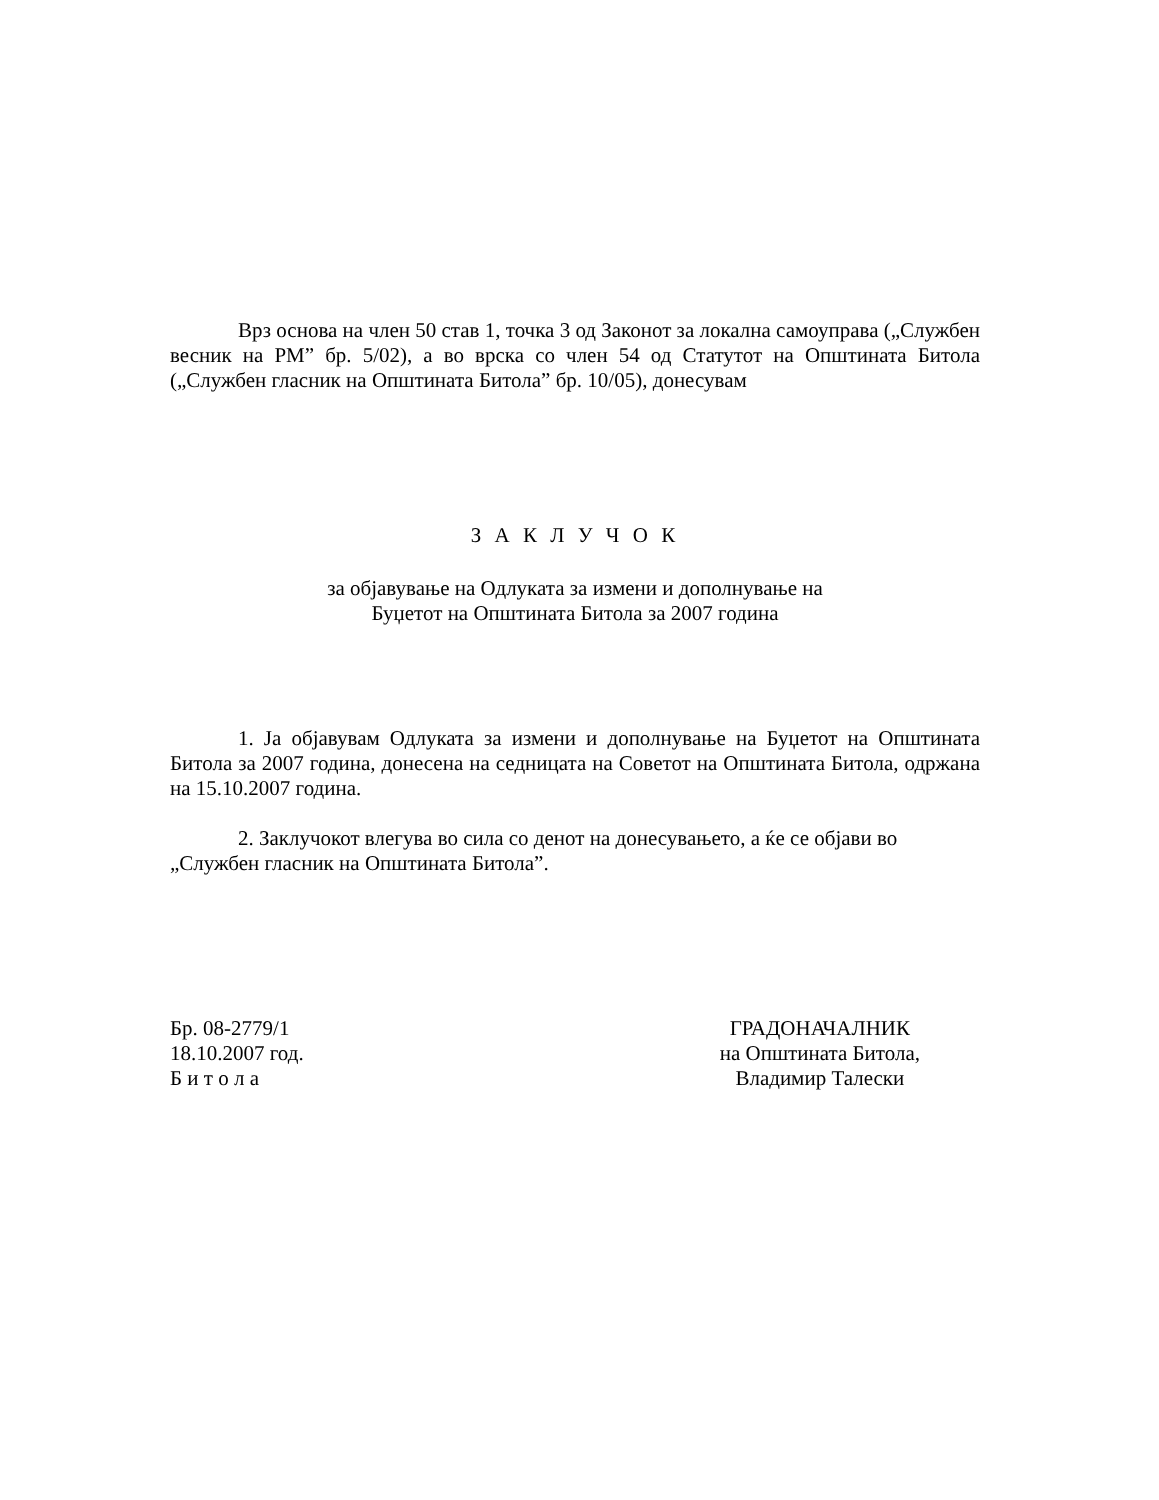Врз основа на член 50 став 1, точка 3 од Законот за локална самоуправа („Службен весник на РМ” бр. 5/02), а во врска со член 54 од Статутот на Општината Битола („Службен гласник на Општината Битола” бр. 10/05), донесувам
З А К Л У Ч О К
за објавување на Одлуката за измени и дополнување на
Буџетот на Општината Битола за 2007 година
1. Ја објавувам Одлуката за измени и дополнување на Буџетот на Општината Битола за 2007 година, донесена на седницата на Советот на Општината Битола, одржана на 15.10.2007 година.
2. Заклучокот влегува во сила со денот на донесувањето, а ќе се објави во
„Службен гласник на Општината Битола”.
Бр. 08-2779/1
18.10.2007 год.
Б и т о л а
ГРАДОНАЧАЛНИК
на Општината Битола,
Владимир Талески